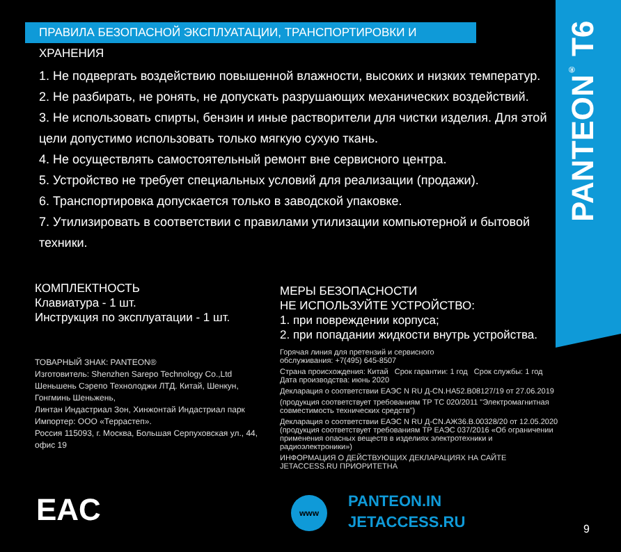PANTEON<sup>®</sup> T6
ПРАВИЛА БЕЗОПАСНОЙ ЭКСПЛУАТАЦИИ, ТРАНСПОРТИРОВКИ И ХРАНЕНИЯ
1. Не подвергать воздействию повышенной влажности, высоких и низких температур.
2. Не разбирать, не ронять, не допускать разрушающих механических воздействий.
3. Не использовать спирты, бензин и иные растворители для чистки изделия. Для этой цели допустимо использовать только мягкую сухую ткань.
4. Не осуществлять самостоятельный ремонт вне сервисного центра.
5. Устройство не требует специальных условий для реализации (продажи).
6. Транспортировка допускается только в заводской упаковке.
7. Утилизировать в соответствии с правилами утилизации компьютерной и бытовой техники.
КОМПЛЕКТНОСТЬ
Клавиатура - 1 шт.
Инструкция по эксплуатации - 1 шт.
ТОВАРНЫЙ ЗНАК: PANTEON®
Изготовитель: Shenzhen Sarepo Technology Co.,Ltd
Шеньшень Сэрепо Технолоджи ЛТД. Китай, Шенкун, Гонгминь Шеньжень,
Линтан Индастриал Зон, Хинжонтай Индастриал парк
Импортер: ООО «Террастеп».
Россия 115093, г. Москва, Большая Серпуховская ул., 44, офис 19
МЕРЫ БЕЗОПАСНОСТИ
НЕ ИСПОЛЬЗУЙТЕ УСТРОЙСТВО:
1. при повреждении корпуса;
2. при попадании жидкости внутрь устройства.
Горячая линия для претензий и сервисного
обслуживания: +7(495) 645-8507
Страна происхождения: Китай Срок гарантии: 1 год Срок службы: 1 год
Дата производства: июнь 2020
Декларация о соответствии ЕАЭС N RU Д-CN.НА52.В08127/19 от 27.06.2019
(продукция соответствует требованиям ТР ТС 020/2011 "Электромагнитная совместимость технических средств")
Декларация о соответствии ЕАЭС N RU Д-CN.АЖ36.В.00328/20 от 12.05.2020 (продукция соответствует требованиям ТР ЕАЭС 037/2016 «Об ограничении применения опасных веществ в изделиях электротехники и радиоэлектроники»)
ИНФОРМАЦИЯ О ДЕЙСТВУЮЩИХ ДЕКЛАРАЦИЯХ НА САЙТЕ JETACCESS.RU ПРИОРИТЕТНА
EAC www
PANTEON.IN
JETACCESS.RU
9